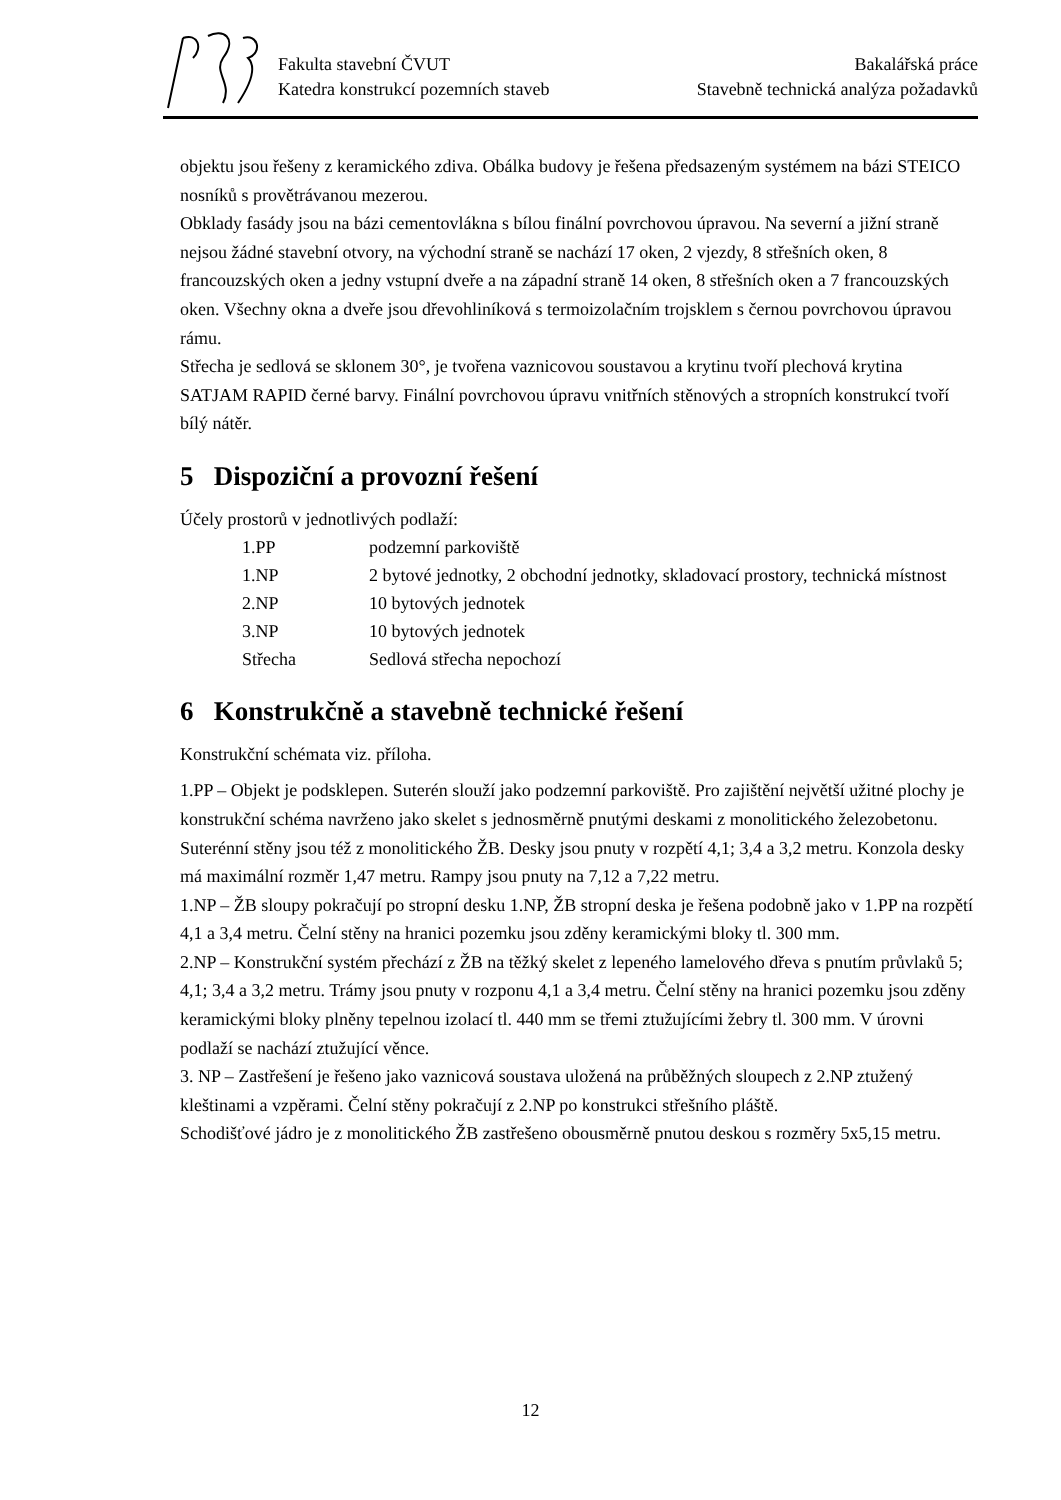Fakulta stavební ČVUT
Katedra konstrukcí pozemních staveb
Bakalářská práce
Stavebně technická analýza požadavků
objektu jsou řešeny z keramického zdiva. Obálka budovy je řešena předsazeným systémem na bázi STEICO nosníků s provětrávanou mezerou.
Obklady fasády jsou na bázi cementovlákna s bílou finální povrchovou úpravou. Na severní a jižní straně nejsou žádné stavební otvory, na východní straně se nachází 17 oken, 2 vjezdy, 8 střešních oken, 8 francouzských oken a jedny vstupní dveře a na západní straně 14 oken, 8 střešních oken a 7 francouzských oken. Všechny okna a dveře jsou dřevohliníková s termoizolačním trojsklem s černou povrchovou úpravou rámu.
Střecha je sedlová se sklonem 30°, je tvořena vaznicovou soustavou a krytinu tvoří plechová krytina SATJAM RAPID černé barvy. Finální povrchovou úpravu vnitřních stěnových a stropních konstrukcí tvoří bílý nátěr.
5 Dispoziční a provozní řešení
Účely prostorů v jednotlivých podlaží:
| 1.PP | podzemní parkoviště |
| 1.NP | 2 bytové jednotky, 2 obchodní jednotky, skladovací prostory, technická místnost |
| 2.NP | 10 bytových jednotek |
| 3.NP | 10 bytových jednotek |
| Střecha | Sedlová střecha nepochozí |
6 Konstrukčně a stavebně technické řešení
Konstrukční schémata viz. příloha.
1.PP – Objekt je podsklepen. Suterén slouží jako podzemní parkoviště. Pro zajištění největší užitné plochy je konstrukční schéma navrženo jako skelet s jednosměrně pnutými deskami z monolitického železobetonu. Suterénní stěny jsou též z monolitického ŽB. Desky jsou pnuty v rozpětí 4,1; 3,4 a 3,2 metru. Konzola desky má maximální rozměr 1,47 metru. Rampy jsou pnuty na 7,12 a 7,22 metru.
1.NP – ŽB sloupy pokračují po stropní desku 1.NP, ŽB stropní deska je řešena podobně jako v 1.PP na rozpětí 4,1 a 3,4 metru. Čelní stěny na hranici pozemku jsou zděny keramickými bloky tl. 300 mm.
2.NP – Konstrukční systém přechází z ŽB na těžký skelet z lepeného lamelového dřeva s pnutím průvlaků 5; 4,1; 3,4 a 3,2 metru. Trámy jsou pnuty v rozponu 4,1 a 3,4 metru. Čelní stěny na hranici pozemku jsou zděny keramickými bloky plněny tepelnou izolací tl. 440 mm se třemi ztužujícími žebry tl. 300 mm. V úrovni podlaží se nachází ztužující věnce.
3. NP – Zastřešení je řešeno jako vaznicová soustava uložená na průběžných sloupech z 2.NP ztužený kleštinami a vzpěrami. Čelní stěny pokračují z 2.NP po konstrukci střešního pláště.
Schodišťové jádro je z monolitického ŽB zastřešeno obousměrně pnutou deskou s rozměry 5x5,15 metru.
12